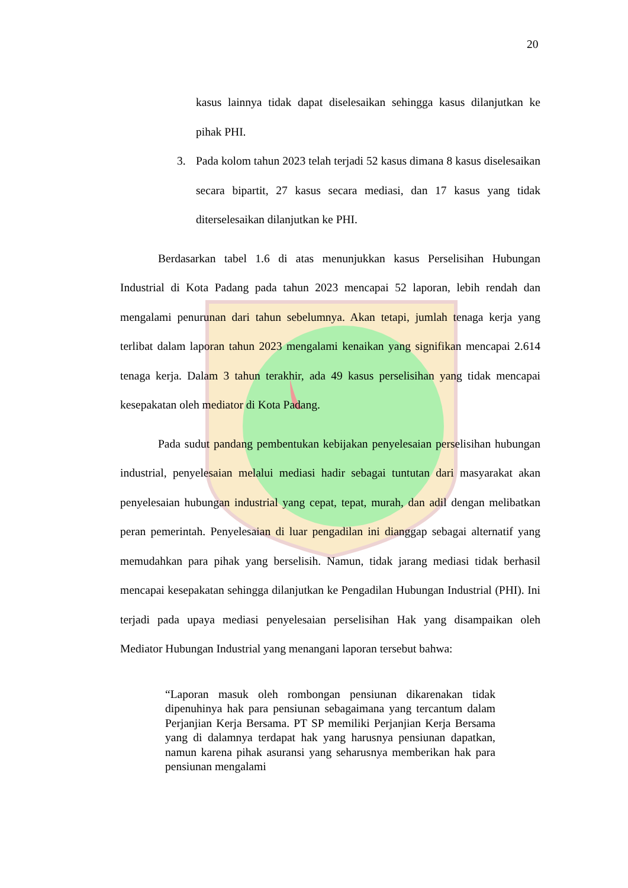20
kasus lainnya tidak dapat diselesaikan sehingga kasus dilanjutkan ke pihak PHI.
3. Pada kolom tahun 2023 telah terjadi 52 kasus dimana 8 kasus diselesaikan secara bipartit, 27 kasus secara mediasi, dan 17 kasus yang tidak diterselesaikan dilanjutkan ke PHI.
Berdasarkan tabel 1.6 di atas menunjukkan kasus Perselisihan Hubungan Industrial di Kota Padang pada tahun 2023 mencapai 52 laporan, lebih rendah dan mengalami penurunan dari tahun sebelumnya. Akan tetapi, jumlah tenaga kerja yang terlibat dalam laporan tahun 2023 mengalami kenaikan yang signifikan mencapai 2.614 tenaga kerja. Dalam 3 tahun terakhir, ada 49 kasus perselisihan yang tidak mencapai kesepakatan oleh mediator di Kota Padang.
Pada sudut pandang pembentukan kebijakan penyelesaian perselisihan hubungan industrial, penyelesaian melalui mediasi hadir sebagai tuntutan dari masyarakat akan penyelesaian hubungan industrial yang cepat, tepat, murah, dan adil dengan melibatkan peran pemerintah. Penyelesaian di luar pengadilan ini dianggap sebagai alternatif yang memudahkan para pihak yang berselisih. Namun, tidak jarang mediasi tidak berhasil mencapai kesepakatan sehingga dilanjutkan ke Pengadilan Hubungan Industrial (PHI). Ini terjadi pada upaya mediasi penyelesaian perselisihan Hak yang disampaikan oleh Mediator Hubungan Industrial yang menangani laporan tersebut bahwa:
“Laporan masuk oleh rombongan pensiunan dikarenakan tidak dipenuhinya hak para pensiunan sebagaimana yang tercantum dalam Perjanjian Kerja Bersama. PT SP memiliki Perjanjian Kerja Bersama yang di dalamnya terdapat hak yang harusnya pensiunan dapatkan, namun karena pihak asuransi yang seharusnya memberikan hak para pensiunan mengalami